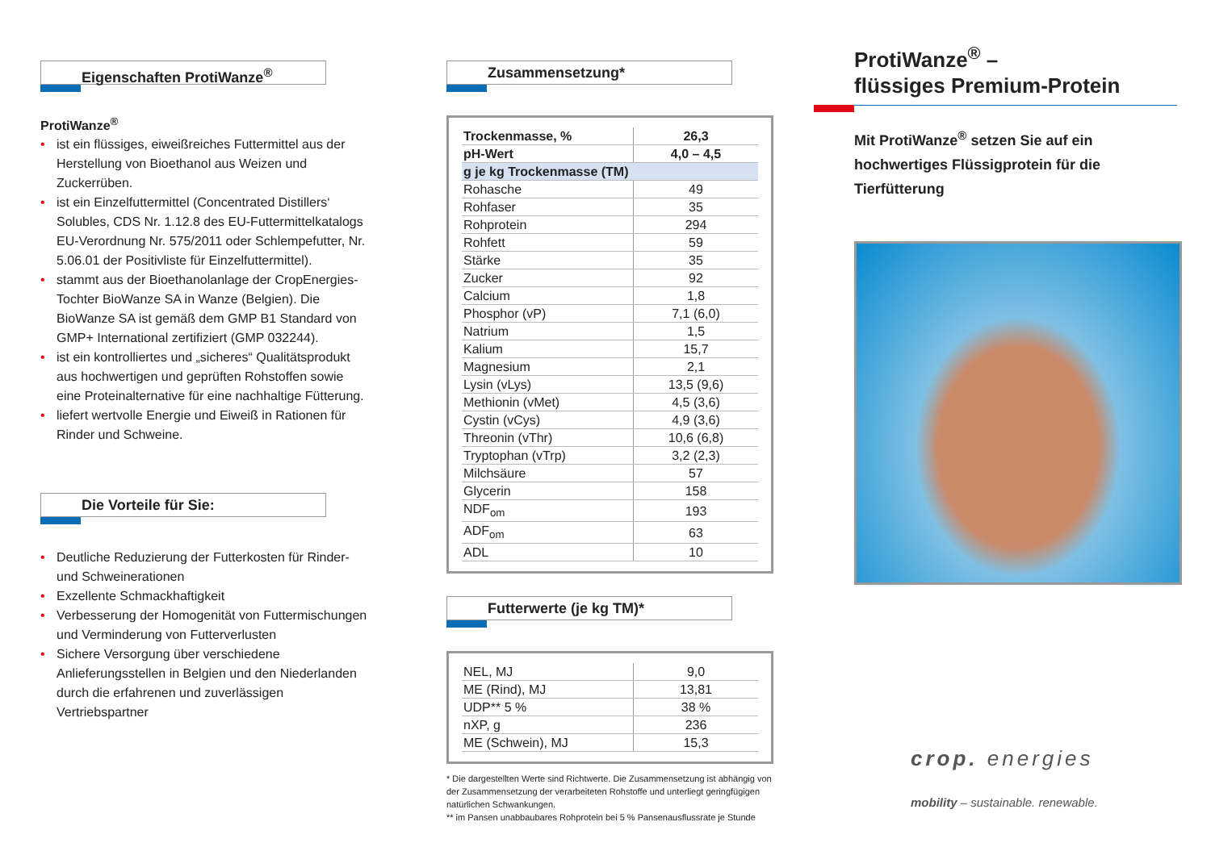Eigenschaften ProtiWanze<sup>®</sup>
ProtiWanze<sup>®</sup>
• ist ein flüssiges, eiweißreiches Futtermittel aus der Herstellung von Bioethanol aus Weizen und Zuckerrüben.
• ist ein Einzelfuttermittel (Concentrated Distillers‘ Solubles, CDS Nr. 1.12.8 des EU-Futtermittelkatalogs EU-Verordnung Nr. 575/2011 oder Schlempefutter, Nr. 5.06.01 der Positivliste für Einzelfuttermittel).
• stammt aus der Bioethanolanlage der CropEnergies-Tochter BioWanze SA in Wanze (Belgien). Die BioWanze SA ist gemäß dem GMP B1 Standard von GMP+ International zertifiziert (GMP 032244).
• ist ein kontrolliertes und „sicheres“ Qualitätsprodukt aus hochwertigen und geprüften Rohstoffen sowie eine Proteinalternative für eine nachhaltige Fütterung.
• liefert wertvolle Energie und Eiweiß in Rationen für Rinder und Schweine.
Die Vorteile für Sie:
• Deutliche Reduzierung der Futterkosten für Rinder- und Schweinerationen
• Exzellente Schmackhaftigkeit
• Verbesserung der Homogenität von Futtermischungen und Verminderung von Futterverlusten
• Sichere Versorgung über verschiedene Anlieferungsstellen in Belgien und den Niederlanden durch die erfahrenen und zuverlässigen Vertriebspartner
Zusammensetzung*
| Trockenmasse, % | 26,3 |
| pH-Wert | 4,0 – 4,5 |
| g je kg Trockenmasse (TM) | |
| Rohasche | 49 |
| Rohfaser | 35 |
| Rohprotein | 294 |
| Rohfett | 59 |
| Stärke | 35 |
| Zucker | 92 |
| Calcium | 1,8 |
| Phosphor (vP) | 7,1 (6,0) |
| Natrium | 1,5 |
| Kalium | 15,7 |
| Magnesium | 2,1 |
| Lysin (vLys) | 13,5 (9,6) |
| Methionin (vMet) | 4,5 (3,6) |
| Cystin (vCys) | 4,9 (3,6) |
| Threonin (vThr) | 10,6 (6,8) |
| Tryptophan (vTrp) | 3,2 (2,3) |
| Milchsäure | 57 |
| Glycerin | 158 |
| NDF<sub>om</sub> | 193 |
| ADF<sub>om</sub> | 63 |
| ADL | 10 |
Futterwerte (je kg TM)*
| NEL, MJ | 9,0 |
| ME (Rind), MJ | 13,81 |
| UDP** 5 % | 38 % |
| nXP, g | 236 |
| ME (Schwein), MJ | 15,3 |
* Die dargestellten Werte sind Richtwerte. Die Zusammensetzung ist abhängig von der Zusammensetzung der verarbeiteten Rohstoffe und unterliegt geringfügigen natürlichen Schwankungen.
** im Pansen unabbaubares Rohprotein bei 5 % Pansenausflussrate je Stunde
ProtiWanze<sup>®</sup> –
flüssiges Premium-Protein
Mit ProtiWanze<sup>®</sup> setzen Sie auf ein hochwertiges Flüssigprotein für die Tierfütterung
crop. energies
mobility – sustainable. renewable.